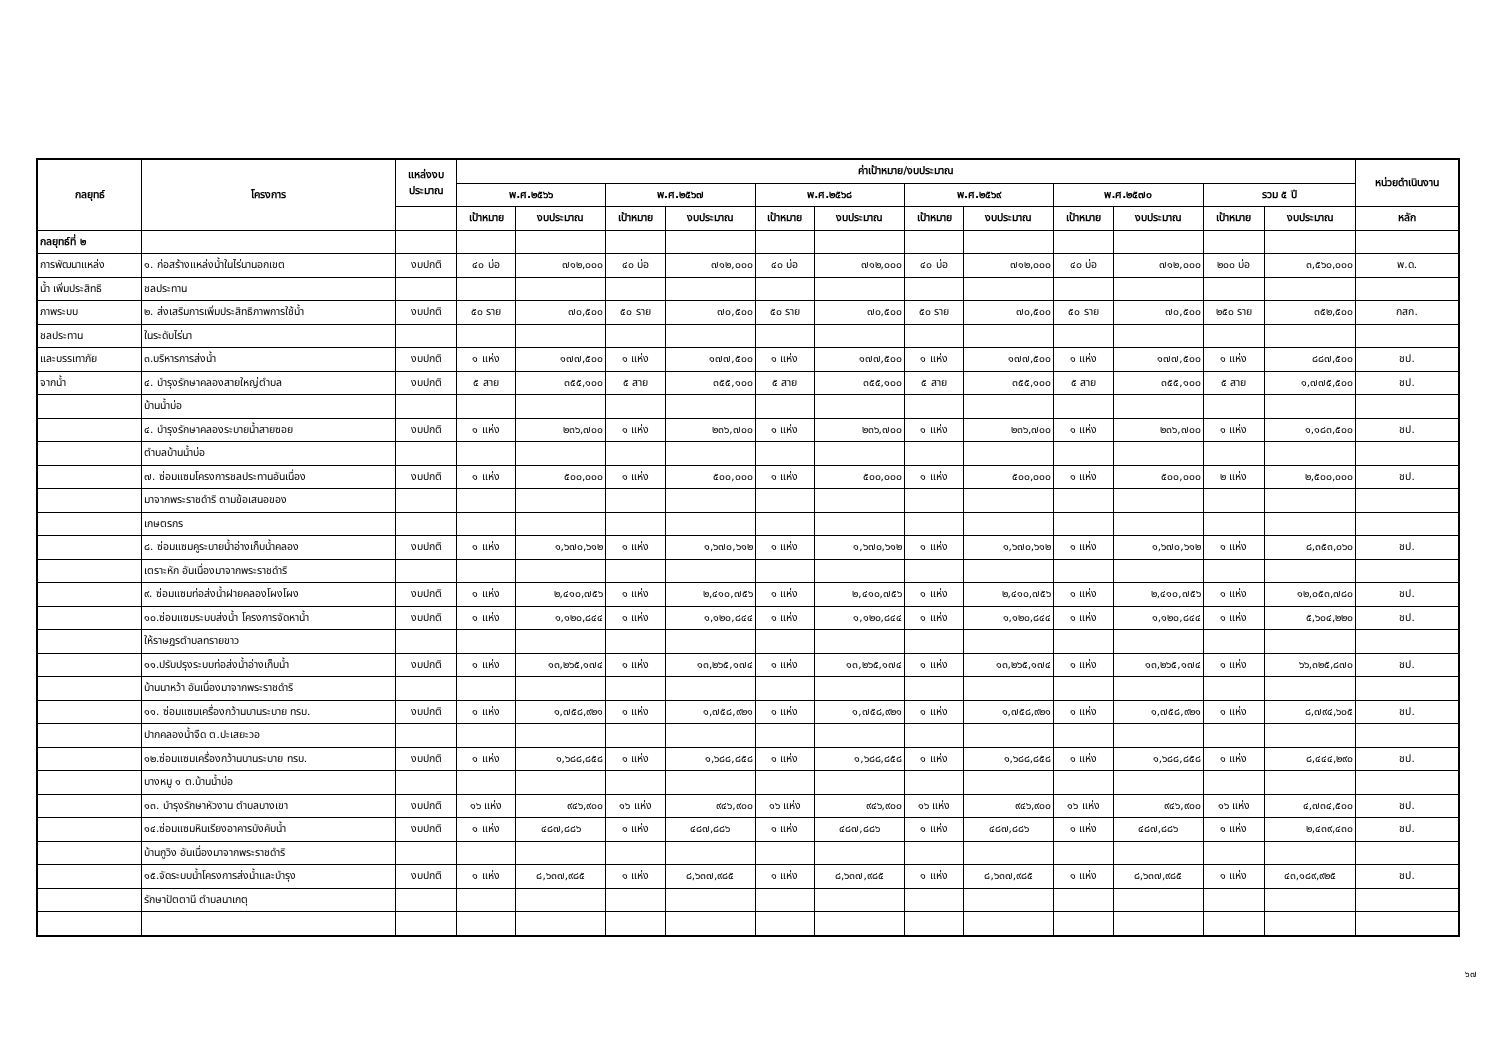| กลยุทธ์ | โครงการ | แหล่งงบ ประมาณ | ค่าเป้าหมาย/งบประมาณ | | | | | | | | | | | | หน่วยดำเนินงาน |
| --- | --- | --- | --- | --- | --- | --- | --- | --- | --- | --- | --- | --- | --- | --- | --- |
| | | | พ.ศ.๒๕๖๖ | | พ.ศ.๒๕๖๗ | | พ.ศ.๒๕๖๘ | | พ.ศ.๒๕๖๙ | | พ.ศ.๒๕๗๐ | | รวม ๕ ปี | | |
| | | | เป้าหมาย | งบประมาณ | เป้าหมาย | งบประมาณ | เป้าหมาย | งบประมาณ | เป้าหมาย | งบประมาณ | เป้าหมาย | งบประมาณ | เป้าหมาย | งบประมาณ | หลัก |
| กลยุทธ์ที่ ๒ | | | | | | | | | | | | | | | |
| การพัฒนาแหล่ง | ๑. ก่อสร้างแหล่งน้ำในไร่นานอกเขต | งบปกติ | ๔๐ บ่อ | ๗๑๒,๐๐๐ | ๔๐ บ่อ | ๗๑๒,๐๐๐ | ๔๐ บ่อ | ๗๑๒,๐๐๐ | ๔๐ บ่อ | ๗๑๒,๐๐๐ | ๔๐ บ่อ | ๗๑๒,๐๐๐ | ๒๐๐ บ่อ | ๓,๕๖๐,๐๐๐ | พ.ด. |
| น้ำ เพิ่มประสิทธิ | ชลประทาน | | | | | | | | | | | | | | |
| ภาพระบบ | ๒. ส่งเสริมการเพิ่มประสิทธิภาพการใช้น้ำ | งบปกติ | ๕๐ ราย | ๗๐,๕๐๐ | ๕๐ ราย | ๗๐,๕๐๐ | ๕๐ ราย | ๗๐,๕๐๐ | ๕๐ ราย | ๗๐,๕๐๐ | ๕๐ ราย | ๗๐,๕๐๐ | ๒๕๐ ราย | ๓๕๒,๕๐๐ | กสก. |
| ชลประทาน | ในระดับไร่นา | | | | | | | | | | | | | | |
| และบรรเทาภัย | ๓.บริหารการส่งน้ำ | งบปกติ | ๑ แห่ง | ๑๗๗,๕๐๐ | ๑ แห่ง | ๑๗๗,๕๐๐ | ๑ แห่ง | ๑๗๗,๕๐๐ | ๑ แห่ง | ๑๗๗,๕๐๐ | ๑ แห่ง | ๑๗๗,๕๐๐ | ๑ แห่ง | ๘๘๗,๕๐๐ | ชป. |
| จากน้ำ | ๔. บำรุงรักษาคลองสายใหญ่ตำบล | งบปกติ | ๕ สาย | ๓๕๕,๑๐๐ | ๕ สาย | ๓๕๕,๑๐๐ | ๕ สาย | ๓๕๕,๑๐๐ | ๕ สาย | ๓๕๕,๑๐๐ | ๕ สาย | ๓๕๕,๑๐๐ | ๕ สาย | ๑,๗๗๕,๕๐๐ | ชป. |
| | บ้านน้ำบ่อ | | | | | | | | | | | | | | |
| | ๔. บำรุงรักษาคลองระบายน้ำสายซอย | งบปกติ | ๑ แห่ง | ๒๓๖,๗๐๐ | ๑ แห่ง | ๒๓๖,๗๐๐ | ๑ แห่ง | ๒๓๖,๗๐๐ | ๑ แห่ง | ๒๓๖,๗๐๐ | ๑ แห่ง | ๒๓๖,๗๐๐ | ๑ แห่ง | ๑,๑๘๓,๕๐๐ | ชป. |
| | ตำบลบ้านน้ำบ่อ | | | | | | | | | | | | | | |
| | ๗. ซ่อมแซมโครงการชลประทานอันเนื่อง | งบปกติ | ๑ แห่ง | ๕๐๐,๐๐๐ | ๑ แห่ง | ๕๐๐,๐๐๐ | ๑ แห่ง | ๕๐๐,๐๐๐ | ๑ แห่ง | ๕๐๐,๐๐๐ | ๑ แห่ง | ๕๐๐,๐๐๐ | ๒ แห่ง | ๒,๕๐๐,๐๐๐ | ชป. |
| | มาจากพระราชดำริ ตามข้อเสนอของ | | | | | | | | | | | | | | |
| | เกษตรกร | | | | | | | | | | | | | | |
| | ๘. ซ่อมแซมคูระบายน้ำอ่างเก็บน้ำคลอง | งบปกติ | ๑ แห่ง | ๑,๖๗๐,๖๑๒ | ๑ แห่ง | ๑,๖๗๐,๖๑๒ | ๑ แห่ง | ๑,๖๗๐,๖๑๒ | ๑ แห่ง | ๑,๖๗๐,๖๑๒ | ๑ แห่ง | ๑,๖๗๐,๖๑๒ | ๑ แห่ง | ๘,๓๕๓,๐๖๐ | ชป. |
| | เตราะหัก อันเนื่องมาจากพระราชดำริ | | | | | | | | | | | | | | |
| | ๙. ซ่อมแซมท่อส่งน้ำฝายคลองโผงโผง | งบปกติ | ๑ แห่ง | ๒,๔๑๐,๗๕๖ | ๑ แห่ง | ๒,๔๑๐,๗๕๖ | ๑ แห่ง | ๒,๔๑๐,๗๕๖ | ๑ แห่ง | ๒,๔๑๐,๗๕๖ | ๑ แห่ง | ๒,๔๑๐,๗๕๖ | ๑ แห่ง | ๑๒,๐๕๓,๗๘๐ | ชป. |
| | ๑๐.ซ่อมแซมระบบส่งน้ำ โครงการจัดหาน้ำ | งบปกติ | ๑ แห่ง | ๑,๑๒๐,๘๔๔ | ๑ แห่ง | ๑,๑๒๐,๘๔๔ | ๑ แห่ง | ๑,๑๒๐,๘๔๔ | ๑ แห่ง | ๑,๑๒๐,๘๔๔ | ๑ แห่ง | ๑,๑๒๐,๘๔๔ | ๑ แห่ง | ๕,๖๐๔,๒๒๐ | ชป. |
| | ให้ราษฎรตำบลทรายขาว | | | | | | | | | | | | | | |
| | ๑๑.ปรับปรุงระบบท่อส่งน้ำอ่างเก็บน้ำ | งบปกติ | ๑ แห่ง | ๑๓,๒๖๕,๑๗๔ | ๑ แห่ง | ๑๓,๒๖๕,๑๗๔ | ๑ แห่ง | ๑๓,๒๖๕,๑๗๔ | ๑ แห่ง | ๑๓,๒๖๕,๑๗๔ | ๑ แห่ง | ๑๓,๒๖๕,๑๗๔ | ๑ แห่ง | ๖๖,๓๒๕,๘๗๐ | ชป. |
| | บ้านนาหว้า อันเนื่องมาจากพระราชดำริ | | | | | | | | | | | | | | |
| | ๑๑. ซ่อมแซมเครื่องกว้านบานระบาย ทรบ. | งบปกติ | ๑ แห่ง | ๑,๗๕๘,๙๒๑ | ๑ แห่ง | ๑,๗๕๘,๙๒๑ | ๑ แห่ง | ๑,๗๕๘,๙๒๑ | ๑ แห่ง | ๑,๗๕๘,๙๒๑ | ๑ แห่ง | ๑,๗๕๘,๙๒๑ | ๑ แห่ง | ๘,๗๙๔,๖๐๕ | ชป. |
| | ปากคลองน้ำจืด ต.ปะเสยะวอ | | | | | | | | | | | | | | |
| | ๑๒.ซ่อมแซมเครื่องกว้านบานระบาย ทรบ. | งบปกติ | ๑ แห่ง | ๑,๖๘๘,๘๕๘ | ๑ แห่ง | ๑,๖๘๘,๘๕๘ | ๑ แห่ง | ๑,๖๘๘,๘๕๘ | ๑ แห่ง | ๑,๖๘๘,๘๕๘ | ๑ แห่ง | ๑,๖๘๘,๘๕๘ | ๑ แห่ง | ๘,๔๔๔,๒๙๐ | ชป. |
| | บางหมู ๑ ต.บ้านน้ำบ่อ | | | | | | | | | | | | | | |
| | ๑๓. บำรุงรักษาหัวงาน ตำบลบางเขา | งบปกติ | ๑๖ แห่ง | ๙๔๖,๙๐๐ | ๑๖ แห่ง | ๙๔๖,๙๐๐ | ๑๖ แห่ง | ๙๔๖,๙๐๐ | ๑๖ แห่ง | ๙๔๖,๙๐๐ | ๑๖ แห่ง | ๙๔๖,๙๐๐ | ๑๖ แห่ง | ๔,๗๓๔,๕๐๐ | ชป. |
| | ๑๔.ซ่อมแซมหินเรียงอาคารบังคับน้ำ | งบปกติ | ๑ แห่ง | ๔๘๗,๘๘๖ | ๑ แห่ง | ๔๘๗,๘๘๖ | ๑ แห่ง | ๔๘๗,๘๘๖ | ๑ แห่ง | ๔๘๗,๘๘๖ | ๑ แห่ง | ๔๘๗,๘๘๖ | ๑ แห่ง | ๒,๔๓๙,๔๓๐ | ชป. |
| | บ้านกูวิง อันเนื่องมาจากพระราชดำริ | | | | | | | | | | | | | | |
| | ๑๕.จัดระบบน้ำโครงการส่งน้ำและบำรุง | งบปกติ | ๑ แห่ง | ๘,๖๓๗,๙๘๕ | ๑ แห่ง | ๘,๖๓๗,๙๘๕ | ๑ แห่ง | ๘,๖๓๗,๙๘๕ | ๑ แห่ง | ๘,๖๓๗,๙๘๕ | ๑ แห่ง | ๘,๖๓๗,๙๘๕ | ๑ แห่ง | ๔๓,๑๘๙,๙๒๕ | ชป. |
| | รักษาปัตตานี ตำบลนาเกตุ | | | | | | | | | | | | | | |
๖๗